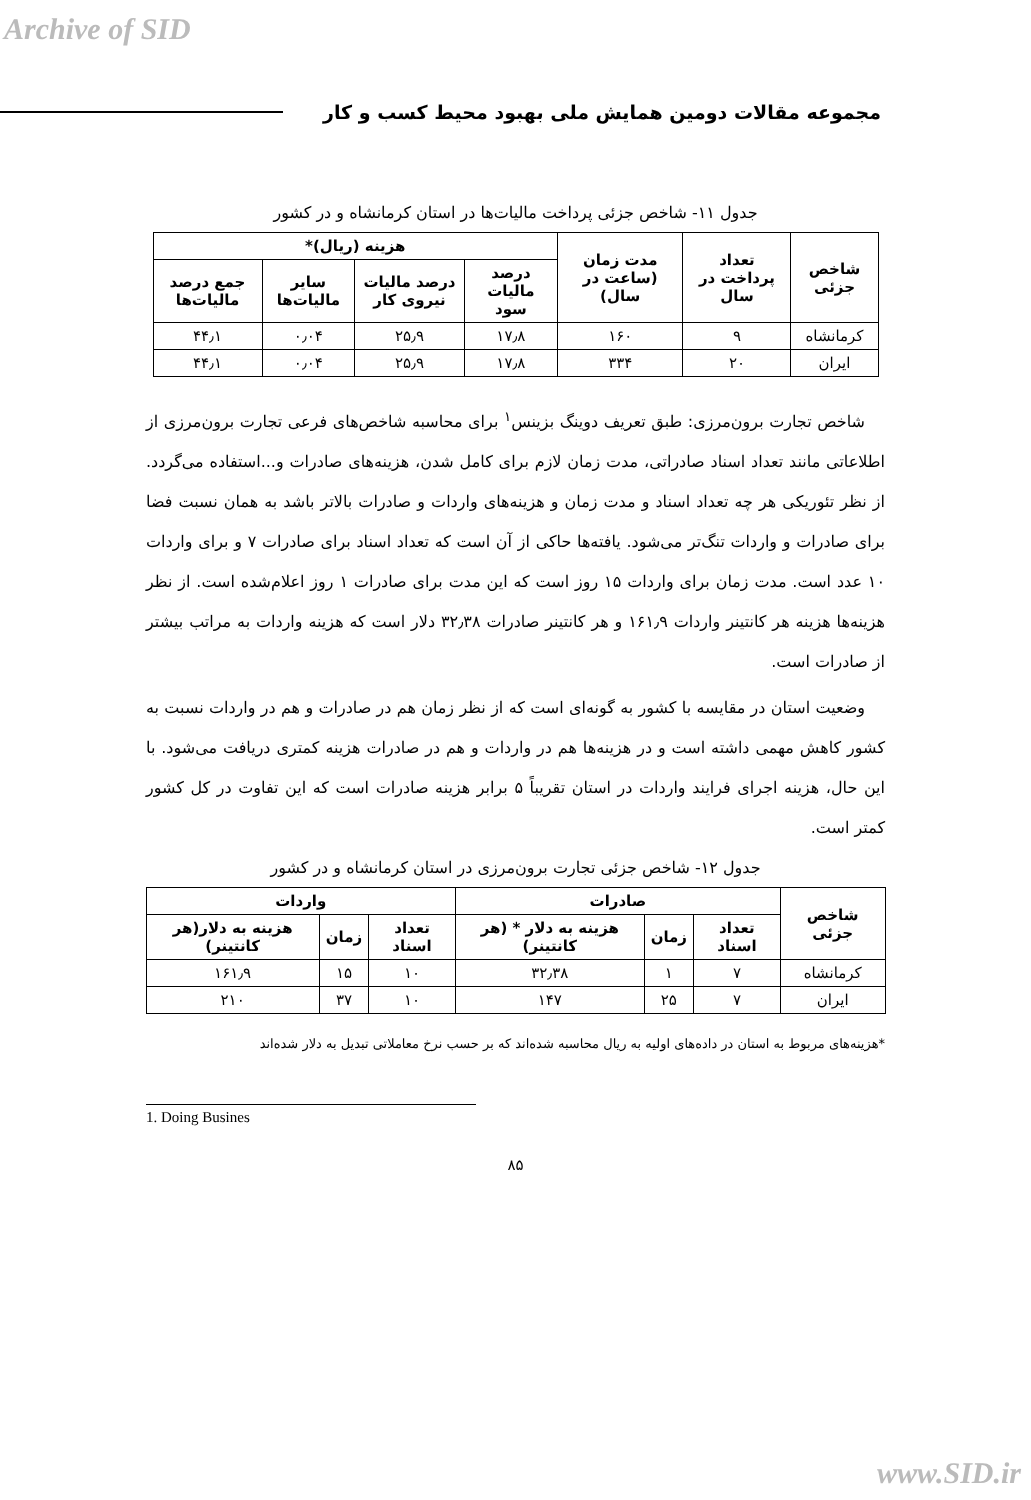Archive of SID
مجموعه مقالات دومین همایش ملی بهبود محیط کسب و کار
جدول ۱۱- شاخص جزئی پرداخت مالیات‌ها در استان کرمانشاه و در کشور
| شاخص جزئی | تعداد پرداخت در سال | مدت زمان (ساعت در سال) | هزینه (ریال)* | | | |
| --- | --- | --- | --- | --- | --- | --- |
| | | | درصد مالیات سود | درصد مالیات نیروی کار | سایر مالیات‌ها | جمع درصد مالیات‌ها |
| کرمانشاه | ۹ | ۱۶۰ | ۱۷٫۸ | ۲۵٫۹ | ۰٫۰۴ | ۴۴٫۱ |
| ایران | ۲۰ | ۳۳۴ | ۱۷٫۸ | ۲۵٫۹ | ۰٫۰۴ | ۴۴٫۱ |
شاخص تجارت برون‌مرزی: طبق تعریف دوینگ بزینس<sup>۱</sup> برای محاسبه شاخص‌های فرعی تجارت برون‌مرزی از اطلاعاتی مانند تعداد اسناد صادراتی، مدت زمان لازم برای کامل شدن، هزینه‌های صادرات و...استفاده می‌گردد. از نظر تئوریکی هر چه تعداد اسناد و مدت زمان و هزینه‌های واردات و صادرات بالاتر باشد به همان نسبت فضا برای صادرات و واردات تنگ‌تر می‌شود. یافته‌ها حاکی از آن است که تعداد اسناد برای صادرات ۷ و برای واردات ۱۰ عدد است. مدت زمان برای واردات ۱۵ روز است که این مدت برای صادرات ۱ روز اعلام‌شده است. از نظر هزینه‌ها هزینه هر کانتینر واردات ۱۶۱٫۹ و هر کانتینر صادرات ۳۲٫۳۸ دلار است که هزینه واردات به مراتب بیشتر از صادرات است.
وضعیت استان در مقایسه با کشور به گونه‌ای است که از نظر زمان هم در صادرات و هم در واردات نسبت به کشور کاهش مهمی داشته است و در هزینه‌ها هم در واردات و هم در صادرات هزینه کمتری دریافت می‌شود. با این حال، هزینه اجرای فرایند واردات در استان تقریباً ۵ برابر هزینه صادرات است که این تفاوت در کل کشور کمتر است.
جدول ۱۲- شاخص جزئی تجارت برون‌مرزی در استان کرمانشاه و در کشور
| شاخص جزئی | صادرات | | | واردات | | |
| --- | --- | --- | --- | --- | --- | --- |
| | تعداد اسناد | زمان | هزینه به دلار * (هر کانتینر) | تعداد اسناد | زمان | هزینه به دلار(هر کانتینر) |
| کرمانشاه | ۷ | ۱ | ۳۲٫۳۸ | ۱۰ | ۱۵ | ۱۶۱٫۹ |
| ایران | ۷ | ۲۵ | ۱۴۷ | ۱۰ | ۳۷ | ۲۱۰ |
*هزینه‌های مربوط به استان در داده‌های اولیه به ریال محاسبه شده‌اند که بر حسب نرخ معاملاتی تبدیل به دلار شده‌اند
1. Doing Busines
۸۵
www.SID.ir